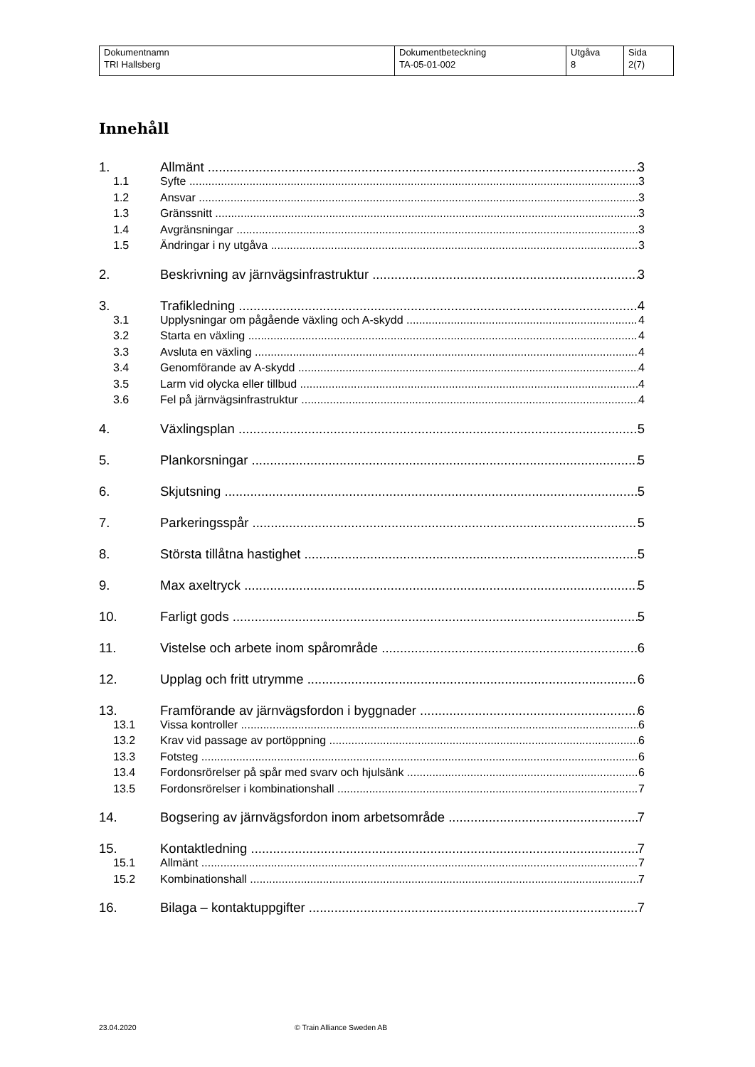| Dokumentnamn | Dokumentbeteckning | Utgåva | Sida |
| TRI Hallsberg | TA-05-01-002 | 8 | 2(7) |
Innehåll
1. Allmänt 3
1.1 Syfte 3
1.2 Ansvar 3
1.3 Gränssnitt 3
1.4 Avgränsningar 3
1.5 Ändringar i ny utgåva 3
2. Beskrivning av järnvägsinfrastruktur 3
3. Trafikledning 4
3.1 Upplysningar om pågående växling och A-skydd 4
3.2 Starta en växling 4
3.3 Avsluta en växling 4
3.4 Genomförande av A-skydd 4
3.5 Larm vid olycka eller tillbud 4
3.6 Fel på järnvägsinfrastruktur 4
4. Växlingsplan 5
5. Plankorsningar 5
6. Skjutsning 5
7. Parkeringsspår 5
8. Största tillåtna hastighet 5
9. Max axeltryck 5
10. Farligt gods 5
11. Vistelse och arbete inom spårområde 6
12. Upplag och fritt utrymme 6
13. Framförande av järnvägsfordon i byggnader 6
13.1 Vissa kontroller 6
13.2 Krav vid passage av portöppning 6
13.3 Fotsteg 6
13.4 Fordonsrörelser på spår med svarv och hjulsänk 6
13.5 Fordonsrörelser i kombinationshall 7
14. Bogsering av järnvägsfordon inom arbetsområde 7
15. Kontaktledning 7
15.1 Allmänt 7
15.2 Kombinationshall 7
16. Bilaga – kontaktuppgifter 7
23.04.2020 © Train Alliance Sweden AB